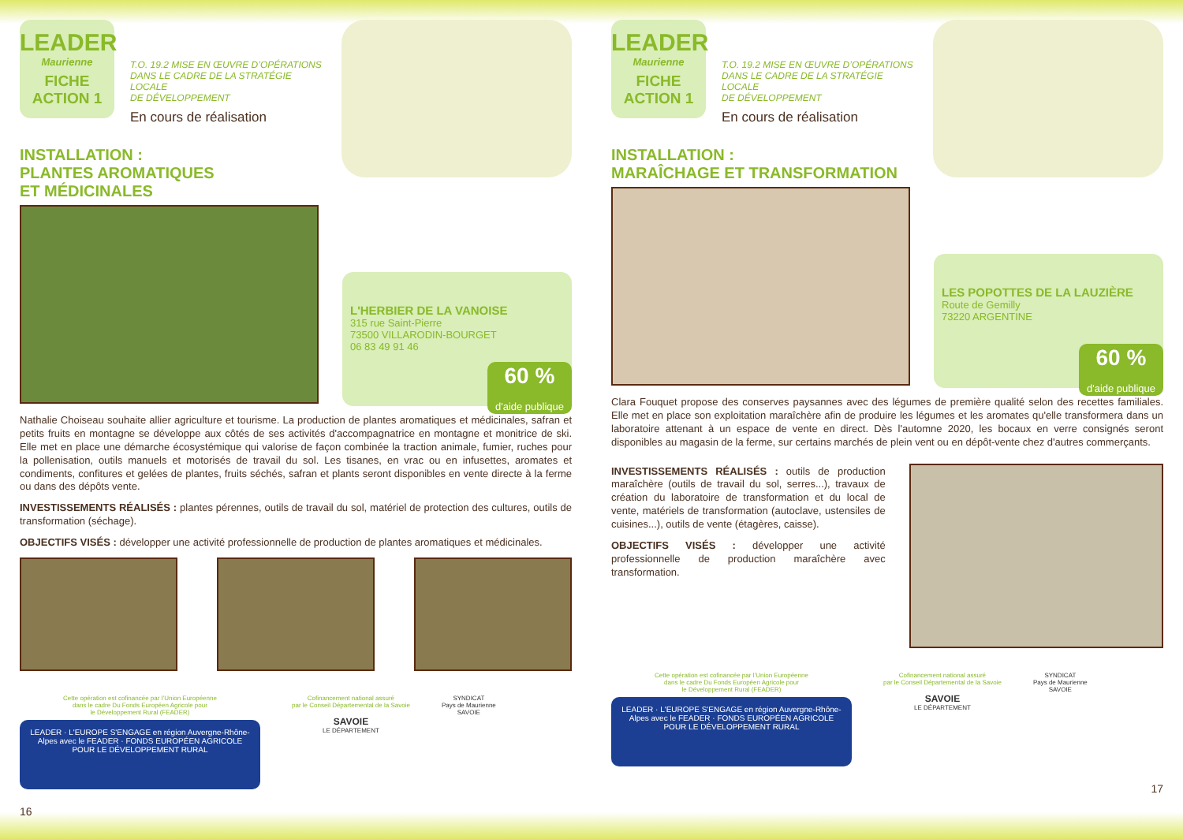LEADER
Maurienne
FICHE
ACTION 1
T.O. 19.2 MISE EN ŒUVRE D’OPÉRATIONS
DANS LE CADRE DE LA STRATÉGIE LOCALE
DE DÉVELOPPEMENT
En cours de réalisation
INSTALLATION :
PLANTES AROMATIQUES
ET MÉDICINALES
L'HERBIER DE LA VANOISE
315 rue Saint-Pierre
73500 VILLARODIN-BOURGET
06 83 49 91 46
60 %
d'aide publique
Nathalie Choiseau souhaite allier agriculture et tourisme. La production de plantes aromatiques et médicinales, safran et petits fruits en montagne se développe aux côtés de ses activités d'accompagnatrice en montagne et monitrice de ski. Elle met en place une démarche écosystémique qui valorise de façon combinée la traction animale, fumier, ruches pour la pollenisation, outils manuels et motorisés de travail du sol. Les tisanes, en vrac ou en infusettes, aromates et condiments, confitures et gelées de plantes, fruits séchés, safran et plants seront disponibles en vente directe à la ferme ou dans des dépôts vente.
INVESTISSEMENTS RÉALISÉS : plantes pérennes, outils de travail du sol, matériel de protection des cultures, outils de transformation (séchage).
OBJECTIFS VISÉS : développer une activité professionnelle de production de plantes aromatiques et médicinales.
Cette opération est cofinancée par l’Union Européenne
dans le cadre Du Fonds Européen Agricole pour
le Développement Rural (FEADER)
LEADER · L'EUROPE S'ENGAGE en région Auvergne-Rhône-Alpes avec le FEADER · FONDS EUROPÉEN AGRICOLE POUR LE DÉVELOPPEMENT RURAL
Cofinancement national assuré
par le Conseil Départemental de la Savoie
SAVOIE
LE DÉPARTEMENT
SYNDICAT
Pays de Maurienne
SAVOIE
16
LEADER
Maurienne
FICHE
ACTION 1
T.O. 19.2 MISE EN ŒUVRE D’OPÉRATIONS
DANS LE CADRE DE LA STRATÉGIE LOCALE
DE DÉVELOPPEMENT
En cours de réalisation
INSTALLATION :
MARAÎCHAGE ET TRANSFORMATION
LES POPOTTES DE LA LAUZIÈRE
Route de Gemilly
73220 ARGENTINE
60 %
d'aide publique
Clara Fouquet propose des conserves paysannes avec des légumes de première qualité selon des recettes familiales. Elle met en place son exploitation maraîchère afin de produire les légumes et les aromates qu'elle transformera dans un laboratoire attenant à un espace de vente en direct. Dès l'automne 2020, les bocaux en verre consignés seront disponibles au magasin de la ferme, sur certains marchés de plein vent ou en dépôt-vente chez d'autres commerçants.
INVESTISSEMENTS RÉALISÉS : outils de production maraîchère (outils de travail du sol, serres...), travaux de création du laboratoire de transformation et du local de vente, matériels de transformation (autoclave, ustensiles de cuisines...), outils de vente (étagères, caisse).
OBJECTIFS VISÉS : développer une activité professionnelle de production maraîchère avec transformation.
Cette opération est cofinancée par l’Union Européenne
dans le cadre Du Fonds Européen Agricole pour
le Développement Rural (FEADER)
LEADER · L'EUROPE S'ENGAGE en région Auvergne-Rhône-Alpes avec le FEADER · FONDS EUROPÉEN AGRICOLE POUR LE DÉVELOPPEMENT RURAL
Cofinancement national assuré
par le Conseil Départemental de la Savoie
SAVOIE
LE DÉPARTEMENT
SYNDICAT
Pays de Maurienne
SAVOIE
17